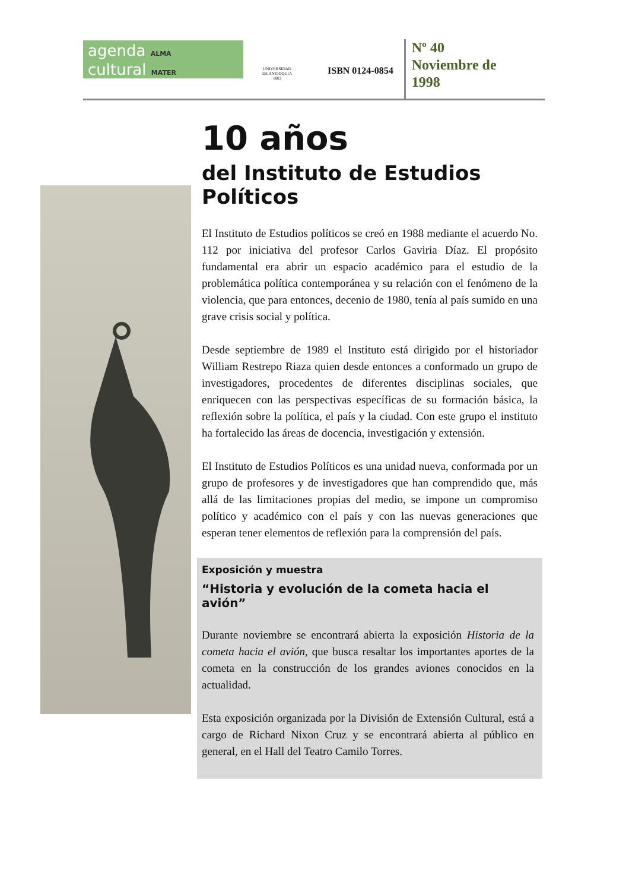agenda ALMA
cultural MATER
UNIVERSIDAD
DE ANTIOQUIA
1803
ISBN 0124-0854
Nº 40
Noviembre de
1998
10 años
del Instituto de Estudios
Políticos
El Instituto de Estudios políticos se creó en 1988 mediante el acuerdo No. 112 por iniciativa del profesor Carlos Gaviria Díaz. El propósito fundamental era abrir un espacio académico para el estudio de la problemática política contemporánea y su relación con el fenómeno de la violencia, que para entonces, decenio de 1980, tenía al país sumido en una grave crisis social y política.
Desde septiembre de 1989 el Instituto está dirigido por el historiador William Restrepo Riaza quien desde entonces a conformado un grupo de investigadores, procedentes de diferentes disciplinas sociales, que enriquecen con las perspectivas específicas de su formación básica, la reflexión sobre la política, el país y la ciudad. Con este grupo el instituto ha fortalecido las áreas de docencia, investigación y extensión.
El Instituto de Estudios Políticos es una unidad nueva, conformada por un grupo de profesores y de investigadores que han comprendido que, más allá de las limitaciones propias del medio, se impone un compromiso político y académico con el país y con las nuevas generaciones que esperan tener elementos de reflexión para la comprensión del país.
Exposición y muestra
“Historia y evolución de la cometa hacia el avión”
Durante noviembre se encontrará abierta la exposición Historia de la cometa hacia el avión, que busca resaltar los importantes aportes de la cometa en la construcción de los grandes aviones conocidos en la actualidad.
Esta exposición organizada por la División de Extensión Cultural, está a cargo de Richard Nixon Cruz y se encontrará abierta al público en general, en el Hall del Teatro Camilo Torres.